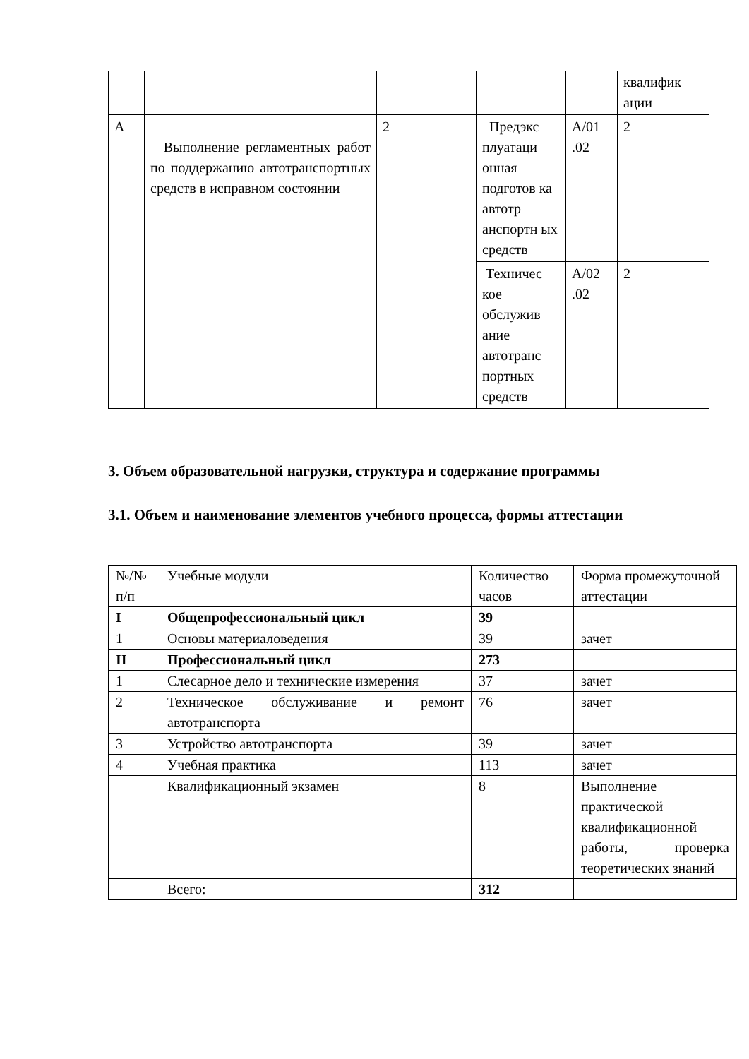| | | | | | квалифик ации |
| А | Выполнение регламентных работ по поддержанию автотранспортных средств в исправном состоянии | 2 | Предэкс плуатаци онная подготов ка автотр анспортн ых средств | А/01 .02 | 2 |
| | | | Техничес кое обслужив ание автотранс портных средств | А/02 .02 | 2 |
3. Объем образовательной нагрузки, структура и содержание программы
3.1. Объем и наименование элементов учебного процесса, формы аттестации
| №/№ п/п | Учебные модули | Количество часов | Форма промежуточной аттестации |
| I | Общепрофессиональный цикл | 39 | |
| 1 | Основы материаловедения | 39 | зачет |
| II | Профессиональный цикл | 273 | |
| 1 | Слесарное дело и технические измерения | 37 | зачет |
| 2 | Техническое обслуживание и ремонт автотранспорта | 76 | зачет |
| 3 | Устройство автотранспорта | 39 | зачет |
| 4 | Учебная практика | 113 | зачет |
| | Квалификационный экзамен | 8 | Выполнение практической квалификационной работы, проверка теоретических знаний |
| | Всего: | 312 | |